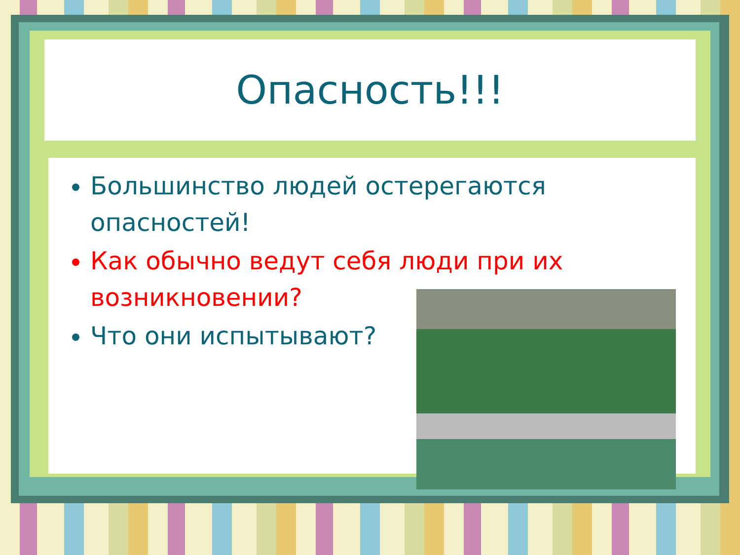Опасность!!!
Большинство людей остерегаются опасностей!
Как обычно ведут себя люди при их возникновении?
Что они испытывают?